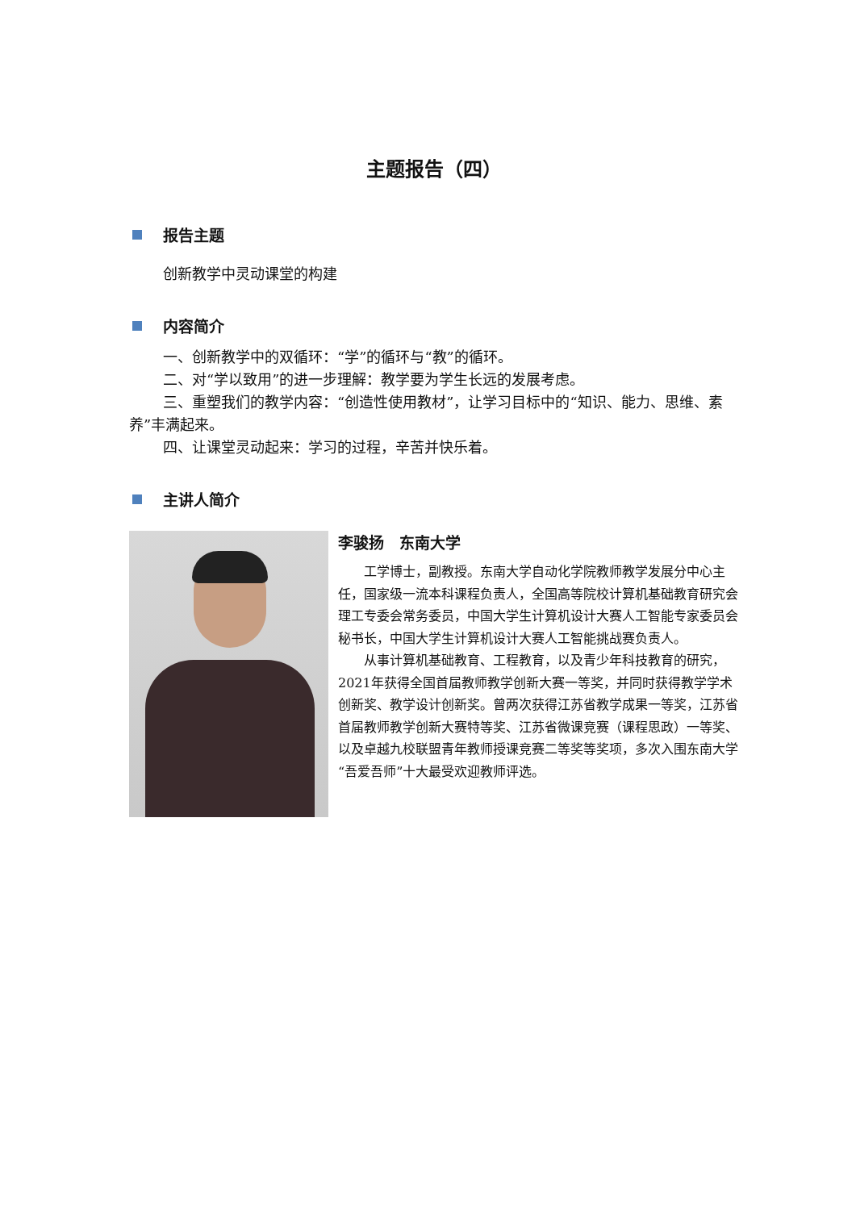主题报告（四）
报告主题
创新教学中灵动课堂的构建
内容简介
一、创新教学中的双循环：“学”的循环与“教”的循环。
二、对“学以致用”的进一步理解：教学要为学生长远的发展考虑。
三、重塑我们的教学内容：“创造性使用教材”，让学习目标中的“知识、能力、思维、素养”丰满起来。
四、让课堂灵动起来：学习的过程，辛苦并快乐着。
主讲人简介
李骏扬　东南大学
工学博士，副教授。东南大学自动化学院教师教学发展分中心主任，国家级一流本科课程负责人，全国高等院校计算机基础教育研究会理工专委会常务委员，中国大学生计算机设计大赛人工智能专家委员会秘书长，中国大学生计算机设计大赛人工智能挑战赛负责人。
从事计算机基础教育、工程教育，以及青少年科技教育的研究，2021年获得全国首届教师教学创新大赛一等奖，并同时获得教学学术创新奖、教学设计创新奖。曾两次获得江苏省教学成果一等奖，江苏省首届教师教学创新大赛特等奖、江苏省微课竞赛（课程思政）一等奖、以及卓越九校联盟青年教师授课竞赛二等奖等奖项，多次入围东南大学“吾爱吾师”十大最受欢迎教师评选。